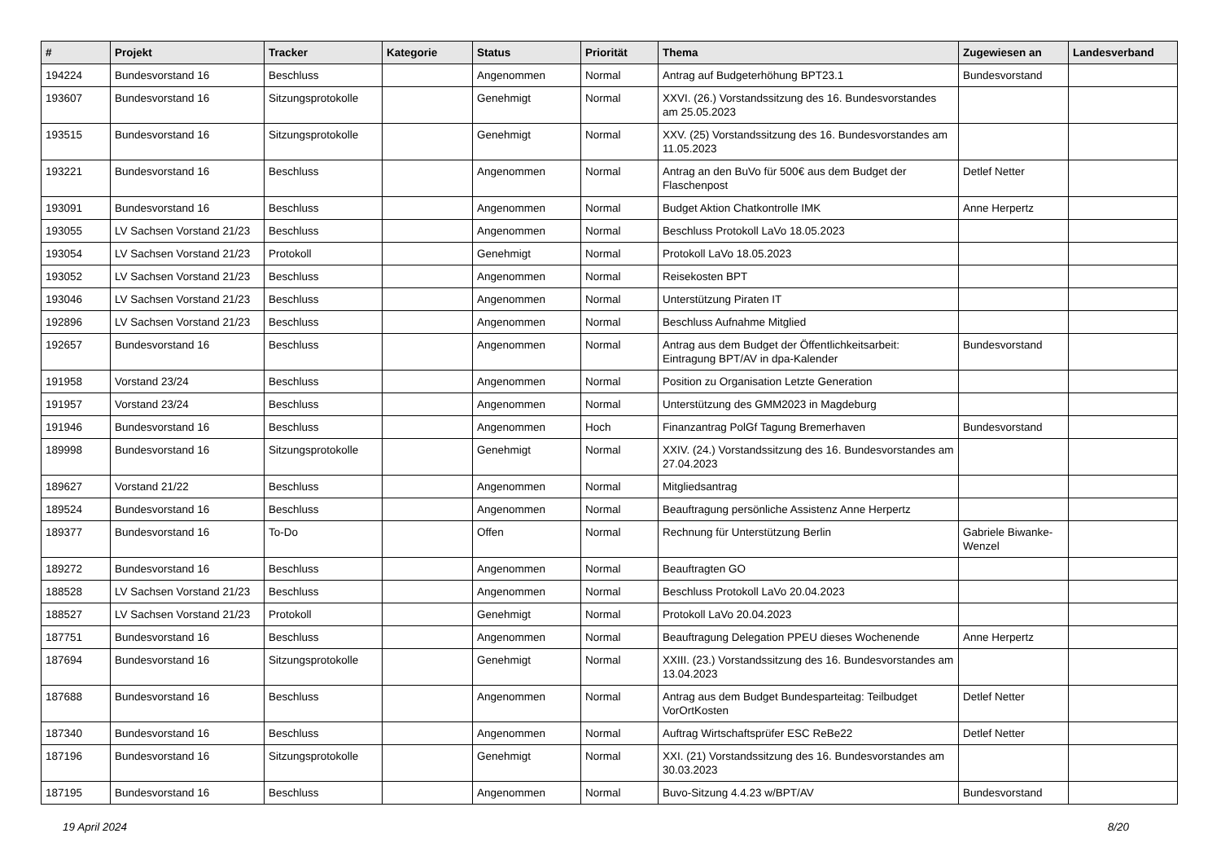| # | Projekt | Tracker | Kategorie | Status | Priorität | Thema | Zugewiesen an | Landesverband |
| --- | --- | --- | --- | --- | --- | --- | --- | --- |
| 194224 | Bundesvorstand 16 | Beschluss | | Angenommen | Normal | Antrag auf Budgeterhöhung BPT23.1 | Bundesvorstand | |
| 193607 | Bundesvorstand 16 | Sitzungsprotokolle | | Genehmigt | Normal | XXVI. (26.) Vorstandssitzung des 16. Bundesvorstandes am 25.05.2023 | | |
| 193515 | Bundesvorstand 16 | Sitzungsprotokolle | | Genehmigt | Normal | XXV. (25) Vorstandssitzung des 16. Bundesvorstandes am 11.05.2023 | | |
| 193221 | Bundesvorstand 16 | Beschluss | | Angenommen | Normal | Antrag an den BuVo für 500€ aus dem Budget der Flaschenpost | Detlef Netter | |
| 193091 | Bundesvorstand 16 | Beschluss | | Angenommen | Normal | Budget Aktion Chatkontrolle IMK | Anne Herpertz | |
| 193055 | LV Sachsen Vorstand 21/23 | Beschluss | | Angenommen | Normal | Beschluss Protokoll LaVo 18.05.2023 | | |
| 193054 | LV Sachsen Vorstand 21/23 | Protokoll | | Genehmigt | Normal | Protokoll LaVo 18.05.2023 | | |
| 193052 | LV Sachsen Vorstand 21/23 | Beschluss | | Angenommen | Normal | Reisekosten BPT | | |
| 193046 | LV Sachsen Vorstand 21/23 | Beschluss | | Angenommen | Normal | Unterstützung Piraten IT | | |
| 192896 | LV Sachsen Vorstand 21/23 | Beschluss | | Angenommen | Normal | Beschluss Aufnahme Mitglied | | |
| 192657 | Bundesvorstand 16 | Beschluss | | Angenommen | Normal | Antrag aus dem Budget der Öffentlichkeitsarbeit: Eintragung BPT/AV in dpa-Kalender | Bundesvorstand | |
| 191958 | Vorstand 23/24 | Beschluss | | Angenommen | Normal | Position zu Organisation Letzte Generation | | |
| 191957 | Vorstand 23/24 | Beschluss | | Angenommen | Normal | Unterstützung des GMM2023 in Magdeburg | | |
| 191946 | Bundesvorstand 16 | Beschluss | | Angenommen | Hoch | Finanzantrag PolGf Tagung Bremerhaven | Bundesvorstand | |
| 189998 | Bundesvorstand 16 | Sitzungsprotokolle | | Genehmigt | Normal | XXIV. (24.) Vorstandssitzung des 16. Bundesvorstandes am 27.04.2023 | | |
| 189627 | Vorstand 21/22 | Beschluss | | Angenommen | Normal | Mitgliedsantrag | | |
| 189524 | Bundesvorstand 16 | Beschluss | | Angenommen | Normal | Beauftragung persönliche Assistenz Anne Herpertz | | |
| 189377 | Bundesvorstand 16 | To-Do | | Offen | Normal | Rechnung für Unterstützung Berlin | Gabriele Biwanke-Wenzel | |
| 189272 | Bundesvorstand 16 | Beschluss | | Angenommen | Normal | Beauftragten GO | | |
| 188528 | LV Sachsen Vorstand 21/23 | Beschluss | | Angenommen | Normal | Beschluss Protokoll LaVo 20.04.2023 | | |
| 188527 | LV Sachsen Vorstand 21/23 | Protokoll | | Genehmigt | Normal | Protokoll LaVo 20.04.2023 | | |
| 187751 | Bundesvorstand 16 | Beschluss | | Angenommen | Normal | Beauftragung Delegation PPEU dieses Wochenende | Anne Herpertz | |
| 187694 | Bundesvorstand 16 | Sitzungsprotokolle | | Genehmigt | Normal | XXIII. (23.) Vorstandssitzung des 16. Bundesvorstandes am 13.04.2023 | | |
| 187688 | Bundesvorstand 16 | Beschluss | | Angenommen | Normal | Antrag aus dem Budget Bundesparteitag: Teilbudget VorOrtKosten | Detlef Netter | |
| 187340 | Bundesvorstand 16 | Beschluss | | Angenommen | Normal | Auftrag Wirtschaftsprüfer ESC ReBe22 | Detlef Netter | |
| 187196 | Bundesvorstand 16 | Sitzungsprotokolle | | Genehmigt | Normal | XXI. (21) Vorstandssitzung des 16. Bundesvorstandes am 30.03.2023 | | |
| 187195 | Bundesvorstand 16 | Beschluss | | Angenommen | Normal | Buvo-Sitzung 4.4.23 w/BPT/AV | Bundesvorstand | |
19 April 2024 8/20